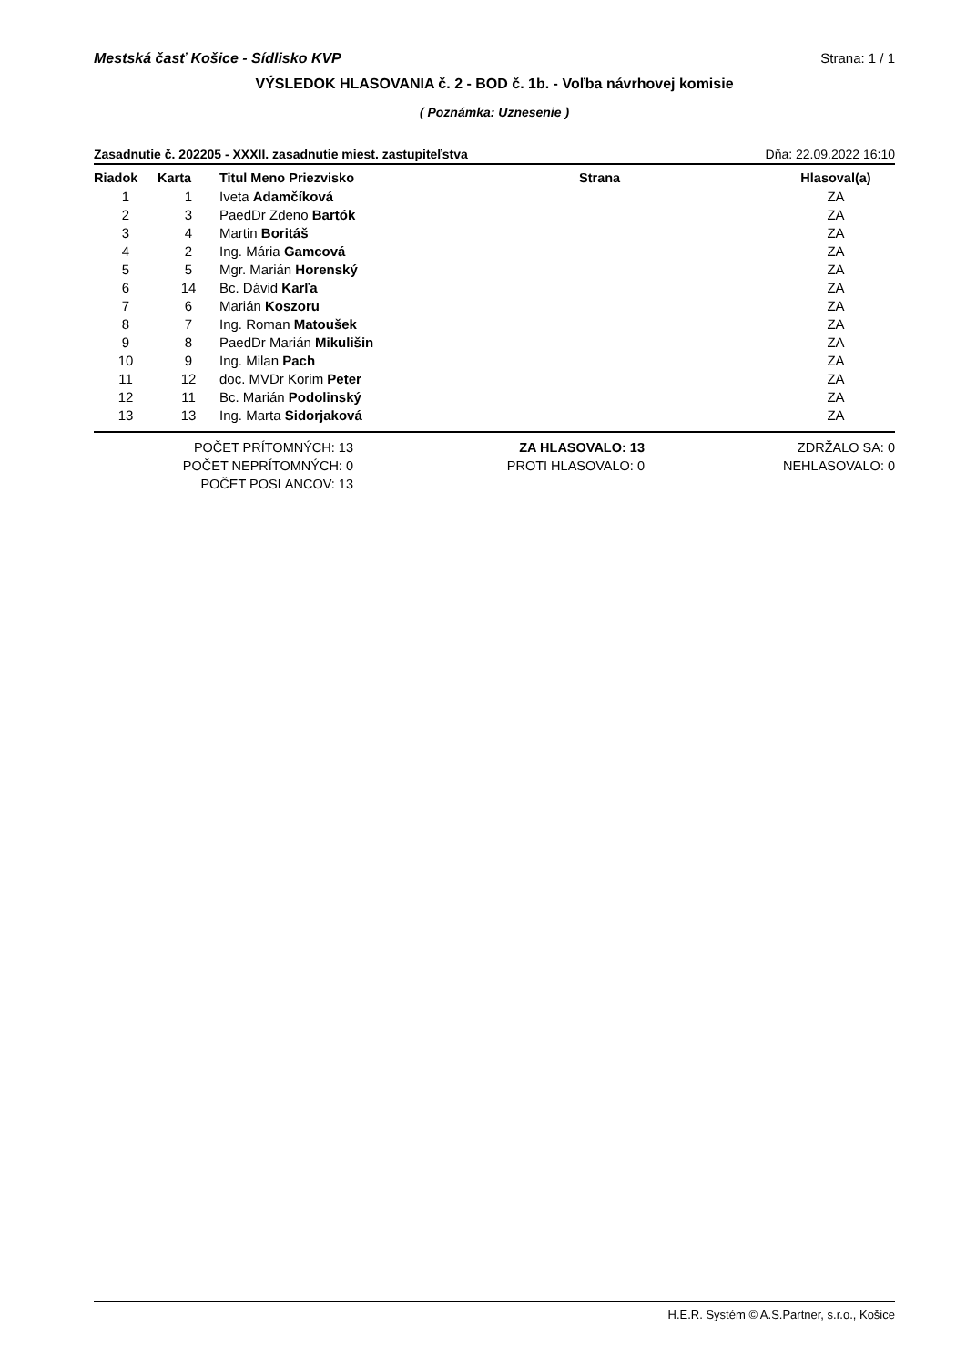Mestská časť Košice - Sídlisko KVP Strana: 1 / 1
VÝSLEDOK HLASOVANIA č. 2 - BOD č. 1b. - Voľba návrhovej komisie
( Poznámka: Uznesenie )
Zasadnutie č. 202205 - XXXII. zasadnutie miest. zastupiteľstva Dňa: 22.09.2022 16:10
| Riadok | Karta | Titul Meno Priezvisko | Strana | Hlasoval(a) |
| --- | --- | --- | --- | --- |
| 1 | 1 | Iveta Adamčíková | | ZA |
| 2 | 3 | PaedDr Zdeno Bartók | | ZA |
| 3 | 4 | Martin Boritáš | | ZA |
| 4 | 2 | Ing. Mária Gamcová | | ZA |
| 5 | 5 | Mgr. Marián Horenský | | ZA |
| 6 | 14 | Bc. Dávid Karľa | | ZA |
| 7 | 6 | Marián Koszoru | | ZA |
| 8 | 7 | Ing. Roman Matoušek | | ZA |
| 9 | 8 | PaedDr Marián Mikulišin | | ZA |
| 10 | 9 | Ing. Milan Pach | | ZA |
| 11 | 12 | doc. MVDr Korim Peter | | ZA |
| 12 | 11 | Bc. Marián Podolinský | | ZA |
| 13 | 13 | Ing. Marta Sidorjaková | | ZA |
POČET PRÍTOMNÝCH: 13
POČET NEPRÍTOMNÝCH: 0
POČET POSLANCOV: 13
ZA HLASOVALO: 13
PROTI HLASOVALO: 0
ZDRŽALO SA: 0
NEHLASOVALO: 0
H.E.R. Systém © A.S.Partner, s.r.o., Košice